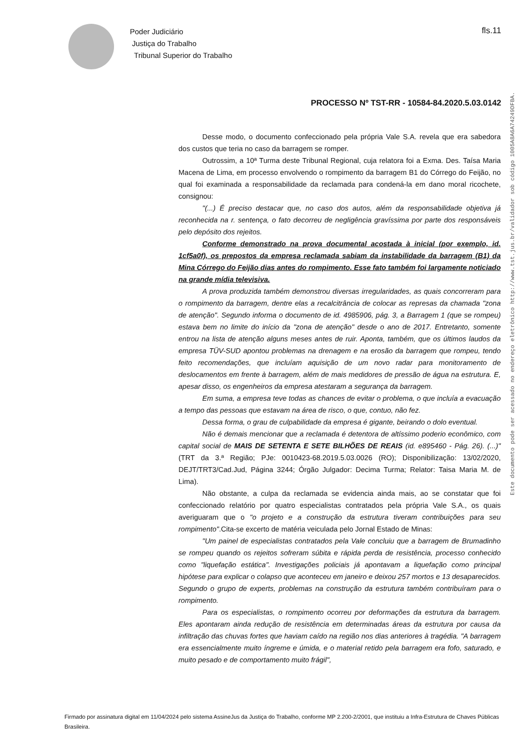Poder Judiciário
Justiça do Trabalho
Tribunal Superior do Trabalho
fls.11
PROCESSO Nº TST-RR - 10584-84.2020.5.03.0142
Este documento pode ser acessado no endereço eletrônico http://www.tst.jus.br/validador sob código 1005A8A6A74249DFBA.
Desse modo, o documento confeccionado pela própria Vale S.A. revela que era sabedora dos custos que teria no caso da barragem se romper.
Outrossim, a 10ª Turma deste Tribunal Regional, cuja relatora foi a Exma. Des. Taísa Maria Macena de Lima, em processo envolvendo o rompimento da barragem B1 do Córrego do Feijão, no qual foi examinada a responsabilidade da reclamada para condená-la em dano moral ricochete, consignou:
"(...) É preciso destacar que, no caso dos autos, além da responsabilidade objetiva já reconhecida na r. sentença, o fato decorreu de negligência gravíssima por parte dos responsáveis pelo depósito dos rejeitos.
Conforme demonstrado na prova documental acostada à inicial (por exemplo, id. 1cf5a0f), os prepostos da empresa reclamada sabiam da instabilidade da barragem (B1) da Mina Córrego do Feijão dias antes do rompimento. Esse fato também foi largamente noticiado na grande mídia televisiva.
A prova produzida também demonstrou diversas irregularidades, as quais concorreram para o rompimento da barragem, dentre elas a recalcitrância de colocar as represas da chamada "zona de atenção". Segundo informa o documento de id. 4985906, pág. 3, a Barragem 1 (que se rompeu) estava bem no limite do início da "zona de atenção" desde o ano de 2017. Entretanto, somente entrou na lista de atenção alguns meses antes de ruir. Aponta, também, que os últimos laudos da empresa TÜV-SUD apontou problemas na drenagem e na erosão da barragem que rompeu, tendo feito recomendações, que incluíam aquisição de um novo radar para monitoramento de deslocamentos em frente à barragem, além de mais medidores de pressão de água na estrutura. E, apesar disso, os engenheiros da empresa atestaram a segurança da barragem.
Em suma, a empresa teve todas as chances de evitar o problema, o que incluía a evacuação a tempo das pessoas que estavam na área de risco, o que, contuo, não fez.
Dessa forma, o grau de culpabilidade da empresa é gigante, beirando o dolo eventual.
Não é demais mencionar que a reclamada é detentora de altíssimo poderio econômico, com capital social de MAIS DE SETENTA E SETE BILHÕES DE REAIS (id. e895460 - Pág. 26). (...)"(TRT da 3.ª Região; PJe: 0010423-68.2019.5.03.0026 (RO); Disponibilização: 13/02/2020, DEJT/TRT3/Cad.Jud, Página 3244; Órgão Julgador: Decima Turma; Relator: Taisa Maria M. de Lima).
Não obstante, a culpa da reclamada se evidencia ainda mais, ao se constatar que foi confeccionado relatório por quatro especialistas contratados pela própria Vale S.A., os quais averiguaram que o "o projeto e a construção da estrutura tiveram contribuições para seu rompimento".Cita-se excerto de matéria veiculada pelo Jornal Estado de Minas:
"Um painel de especialistas contratados pela Vale concluiu que a barragem de Brumadinho se rompeu quando os rejeitos sofreram súbita e rápida perda de resistência, processo conhecido como "liquefação estática". Investigações policiais já apontavam a liquefação como principal hipótese para explicar o colapso que aconteceu em janeiro e deixou 257 mortos e 13 desaparecidos. Segundo o grupo de experts, problemas na construção da estrutura também contribuíram para o rompimento.
Para os especialistas, o rompimento ocorreu por deformações da estrutura da barragem. Eles apontaram ainda redução de resistência em determinadas áreas da estrutura por causa da infiltração das chuvas fortes que haviam caído na região nos dias anteriores à tragédia. "A barragem era essencialmente muito íngreme e úmida, e o material retido pela barragem era fofo, saturado, e muito pesado e de comportamento muito frágil",
Firmado por assinatura digital em 11/04/2024 pelo sistema AssineJus da Justiça do Trabalho, conforme MP 2.200-2/2001, que instituiu a Infra-Estrutura de Chaves Públicas Brasileira.